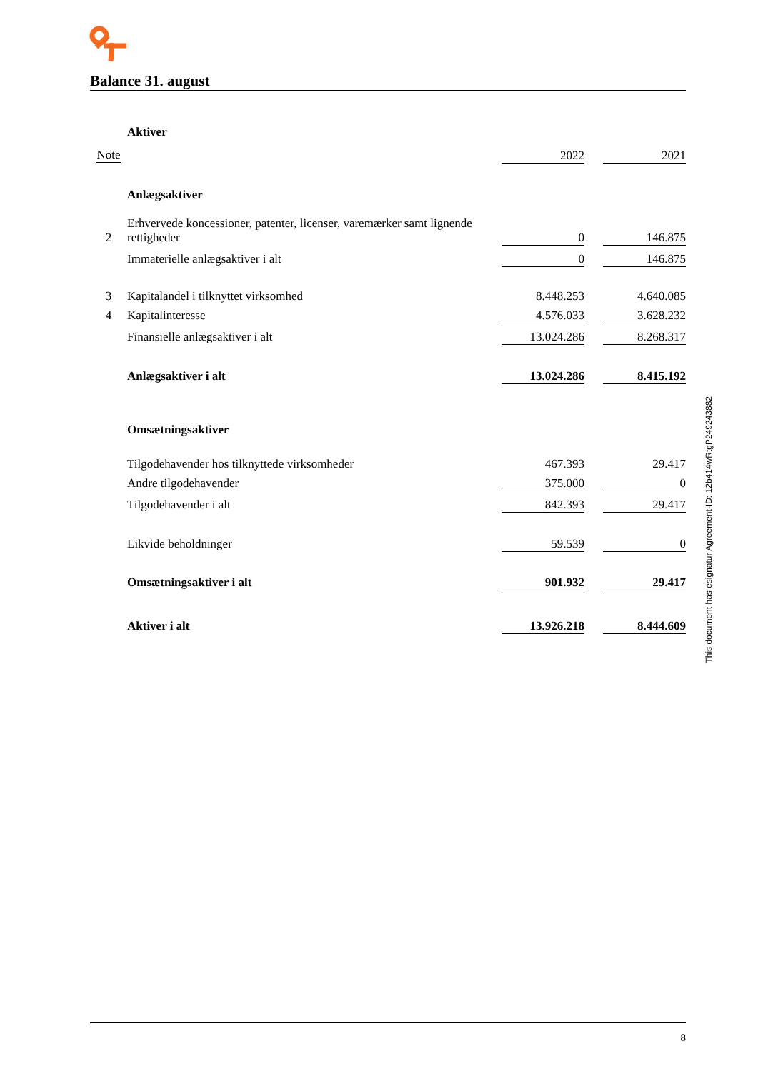Balance 31. august
| | Aktiver | | | |
| Note | | 2022 | | 2021 |
| | Anlægsaktiver | | | |
| 2 | Erhvervede koncessioner, patenter, licenser, varemærker samt lignende rettigheder | 0 | | 146.875 |
| | Immaterielle anlægsaktiver i alt | 0 | | 146.875 |
| 3 | Kapitalandel i tilknyttet virksomhed | 8.448.253 | | 4.640.085 |
| 4 | Kapitalinteresse | 4.576.033 | | 3.628.232 |
| | Finansielle anlægsaktiver i alt | 13.024.286 | | 8.268.317 |
| | Anlægsaktiver i alt | 13.024.286 | | 8.415.192 |
| | Omsætningsaktiver | | | |
| | Tilgodehavender hos tilknyttede virksomheder | 467.393 | | 29.417 |
| | Andre tilgodehavender | 375.000 | | 0 |
| | Tilgodehavender i alt | 842.393 | | 29.417 |
| | Likvide beholdninger | 59.539 | | 0 |
| | Omsætningsaktiver i alt | 901.932 | | 29.417 |
| | Aktiver i alt | 13.926.218 | | 8.444.609 |
This document has esignatur Agreement-ID: 12b414wRtgP249243882
8